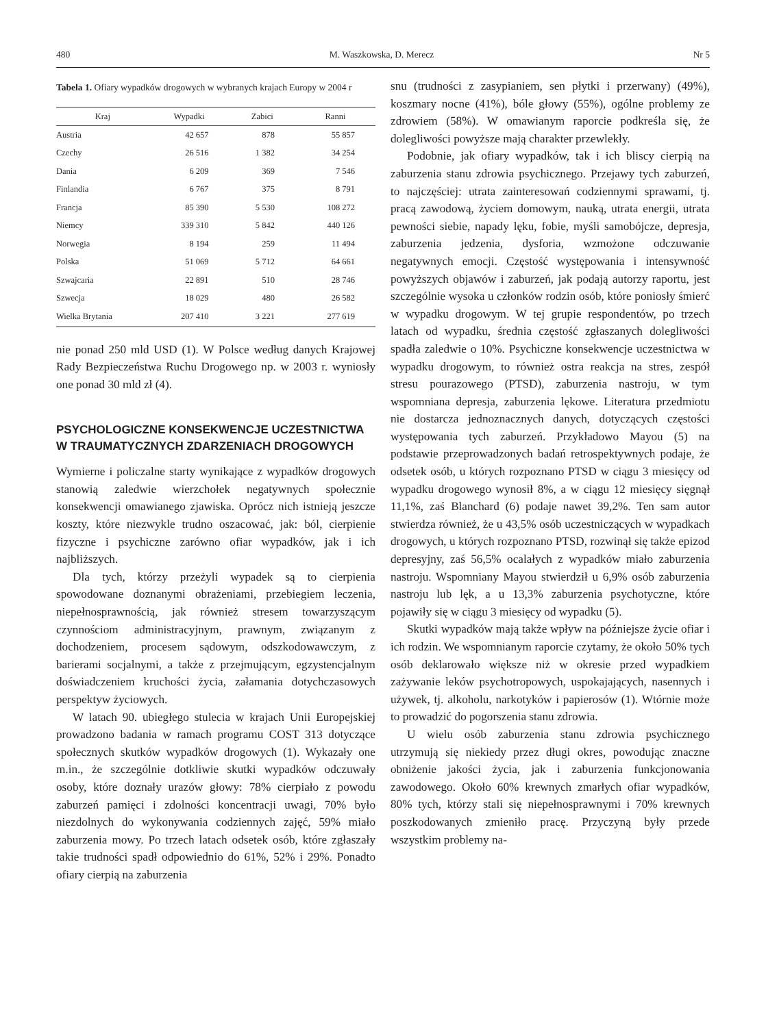480 M. Waszkowska, D. Merecz Nr 5
Tabela 1. Ofiary wypadków drogowych w wybranych krajach Europy w 2004 r
| Kraj | Wypadki | Zabici | Ranni |
| --- | --- | --- | --- |
| Austria | 42 657 | 878 | 55 857 |
| Czechy | 26 516 | 1 382 | 34 254 |
| Dania | 6 209 | 369 | 7 546 |
| Finlandia | 6 767 | 375 | 8 791 |
| Francja | 85 390 | 5 530 | 108 272 |
| Niemcy | 339 310 | 5 842 | 440 126 |
| Norwegia | 8 194 | 259 | 11 494 |
| Polska | 51 069 | 5 712 | 64 661 |
| Szwajcaria | 22 891 | 510 | 28 746 |
| Szwecja | 18 029 | 480 | 26 582 |
| Wielka Brytania | 207 410 | 3 221 | 277 619 |
nie ponad 250 mld USD (1). W Polsce według danych Krajowej Rady Bezpieczeństwa Ruchu Drogowego np. w 2003 r. wyniosły one ponad 30 mld zł (4).
PSYCHOLOGICZNE KONSEKWENCJE UCZESTNICTWA W TRAUMATYCZNYCH ZDARZENIACH DROGOWYCH
Wymierne i policzalne starty wynikające z wypadków drogowych stanowią zaledwie wierzchołek negatywnych społecznie konsekwencji omawianego zjawiska. Oprócz nich istnieją jeszcze koszty, które niezwykle trudno oszacować, jak: ból, cierpienie fizyczne i psychiczne zarówno ofiar wypadków, jak i ich najbliższych.
Dla tych, którzy przeżyli wypadek są to cierpienia spowodowane doznanymi obrażeniami, przebiegiem leczenia, niepełnosprawnością, jak również stresem towarzyszącym czynnościom administracyjnym, prawnym, związanym z dochodzeniem, procesem sądowym, odszkodowawczym, z barierami socjalnymi, a także z przejmującym, egzystencjalnym doświadczeniem kruchości życia, załamania dotychczasowych perspektyw życiowych.
W latach 90. ubiegłego stulecia w krajach Unii Europejskiej prowadzono badania w ramach programu COST 313 dotyczące społecznych skutków wypadków drogowych (1). Wykazały one m.in., że szczególnie dotkliwie skutki wypadków odczuwały osoby, które doznały urazów głowy: 78% cierpiało z powodu zaburzeń pamięci i zdolności koncentracji uwagi, 70% było niezdolnych do wykonywania codziennych zajęć, 59% miało zaburzenia mowy. Po trzech latach odsetek osób, które zgłaszały takie trudności spadł odpowiednio do 61%, 52% i 29%. Ponadto ofiary cierpią na zaburzenia
snu (trudności z zasypianiem, sen płytki i przerwany) (49%), koszmary nocne (41%), bóle głowy (55%), ogólne problemy ze zdrowiem (58%). W omawianym raporcie podkreśla się, że dolegliwości powyższe mają charakter przewlekły.
Podobnie, jak ofiary wypadków, tak i ich bliscy cierpią na zaburzenia stanu zdrowia psychicznego. Przejawy tych zaburzeń, to najczęściej: utrata zainteresowań codziennymi sprawami, tj. pracą zawodową, życiem domowym, nauką, utrata energii, utrata pewności siebie, napady lęku, fobie, myśli samobójcze, depresja, zaburzenia jedzenia, dysforia, wzmożone odczuwanie negatywnych emocji. Częstość występowania i intensywność powyższych objawów i zaburzeń, jak podają autorzy raportu, jest szczególnie wysoka u członków rodzin osób, które poniosły śmierć w wypadku drogowym. W tej grupie respondentów, po trzech latach od wypadku, średnia częstość zgłaszanych dolegliwości spadła zaledwie o 10%. Psychiczne konsekwencje uczestnictwa w wypadku drogowym, to również ostra reakcja na stres, zespół stresu pourazowego (PTSD), zaburzenia nastroju, w tym wspomniana depresja, zaburzenia lękowe. Literatura przedmiotu nie dostarcza jednoznacznych danych, dotyczących częstości występowania tych zaburzeń. Przykładowo Mayou (5) na podstawie przeprowadzonych badań retrospektywnych podaje, że odsetek osób, u których rozpoznano PTSD w ciągu 3 miesięcy od wypadku drogowego wynosił 8%, a w ciągu 12 miesięcy sięgnął 11,1%, zaś Blanchard (6) podaje nawet 39,2%. Ten sam autor stwierdza również, że u 43,5% osób uczestniczących w wypadkach drogowych, u których rozpoznano PTSD, rozwinął się także epizod depresyjny, zaś 56,5% ocalałych z wypadków miało zaburzenia nastroju. Wspomniany Mayou stwierdził u 6,9% osób zaburzenia nastroju lub lęk, a u 13,3% zaburzenia psychotyczne, które pojawiły się w ciągu 3 miesięcy od wypadku (5).
Skutki wypadków mają także wpływ na późniejsze życie ofiar i ich rodzin. We wspomnianym raporcie czytamy, że około 50% tych osób deklarowało większe niż w okresie przed wypadkiem zażywanie leków psychotropowych, uspokajających, nasennych i używek, tj. alkoholu, narkotyków i papierosów (1). Wtórnie może to prowadzić do pogorszenia stanu zdrowia.
U wielu osób zaburzenia stanu zdrowia psychicznego utrzymują się niekiedy przez długi okres, powodując znaczne obniżenie jakości życia, jak i zaburzenia funkcjonowania zawodowego. Około 60% krewnych zmarłych ofiar wypadków, 80% tych, którzy stali się niepełnosprawnymi i 70% krewnych poszkodowanych zmieniło pracę. Przyczyną były przede wszystkim problemy na-